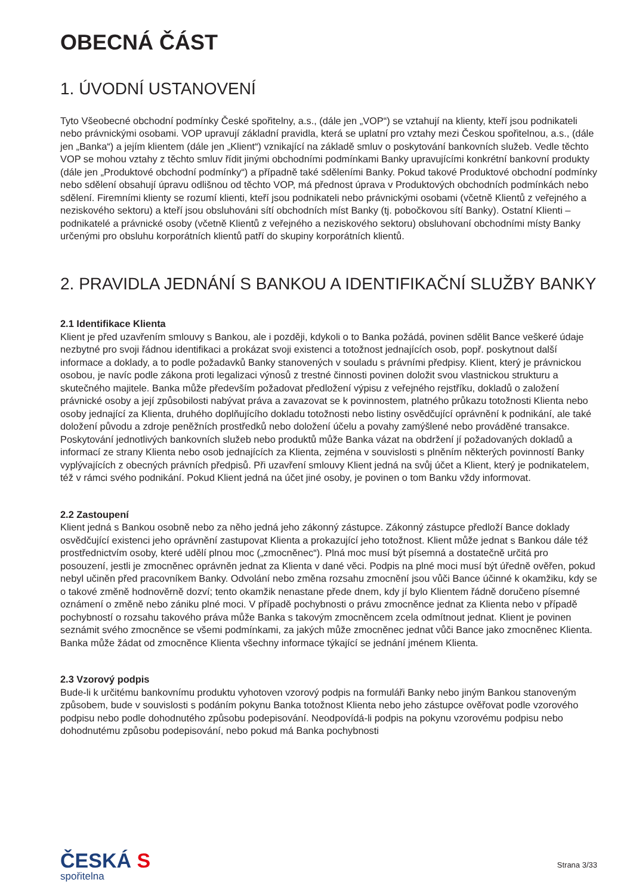OBECNÁ ČÁST
1. ÚVODNÍ USTANOVENÍ
Tyto Všeobecné obchodní podmínky České spořitelny, a.s., (dále jen „VOP“) se vztahují na klienty, kteří jsou podnikateli nebo právnickými osobami. VOP upravují základní pravidla, která se uplatní pro vztahy mezi Českou spořitelnou, a.s., (dále jen „Banka“) a jejím klientem (dále jen „Klient“) vznikající na základě smluv o poskytování bankovních služeb. Vedle těchto VOP se mohou vztahy z těchto smluv řídit jinými obchodními podmínkami Banky upravujícími konkrétní bankovní produkty (dále jen „Produktové obchodní podmínky“) a případně také sděleními Banky. Pokud takové Produktové obchodní podmínky nebo sdělení obsahují úpravu odlišnou od těchto VOP, má přednost úprava v Produktových obchodních podmínkách nebo sdělení. Firemními klienty se rozumí klienti, kteří jsou podnikateli nebo právnickými osobami (včetně Klientů z veřejného a neziskového sektoru) a kteří jsou obsluhováni sítí obchodních míst Banky (tj. pobočkovou sítí Banky). Ostatní Klienti – podnikatelé a právnické osoby (včetně Klientů z veřejného a neziskového sektoru) obsluhovaní obchodními místy Banky určenými pro obsluhu korporátních klientů patří do skupiny korporátních klientů.
2. PRAVIDLA JEDNÁNÍ S BANKOU A IDENTIFIKAČNÍ SLUŽBY BANKY
2.1 Identifikace Klienta
Klient je před uzavřením smlouvy s Bankou, ale i později, kdykoli o to Banka požádá, povinen sdělit Bance veškeré údaje nezbytné pro svoji řádnou identifikaci a prokázat svoji existenci a totožnost jednajících osob, popř. poskytnout další informace a doklady, a to podle požadavků Banky stanovených v souladu s právními předpisy. Klient, který je právnickou osobou, je navíc podle zákona proti legalizaci výnosů z trestné činnosti povinen doložit svou vlastnickou strukturu a skutečného majitele. Banka může především požadovat předložení výpisu z veřejného rejstříku, dokladů o založení právnické osoby a její způsobilosti nabývat práva a zavazovat se k povinnostem, platného průkazu totožnosti Klienta nebo osoby jednající za Klienta, druhého doplňujícího dokladu totožnosti nebo listiny osvědčující oprávnění k podnikání, ale také doložení původu a zdroje peněžních prostředků nebo doložení účelu a povahy zamýšlené nebo prováděné transakce. Poskytování jednotlivých bankovních služeb nebo produktů může Banka vázat na obdržení jí požadovaných dokladů a informací ze strany Klienta nebo osob jednajících za Klienta, zejména v souvislosti s plněním některých povinností Banky vyplývajících z obecných právních předpisů. Při uzavření smlouvy Klient jedná na svůj účet a Klient, který je podnikatelem, též v rámci svého podnikání. Pokud Klient jedná na účet jiné osoby, je povinen o tom Banku vždy informovat.
2.2 Zastoupení
Klient jedná s Bankou osobně nebo za něho jedná jeho zákonný zástupce. Zákonný zástupce předloží Bance doklady osvědčující existenci jeho oprávnění zastupovat Klienta a prokazující jeho totožnost. Klient může jednat s Bankou dále též prostřednictvím osoby, které udělí plnou moc („zmocněnec“). Plná moc musí být písemná a dostatečně určitá pro posouzení, jestli je zmocněnec oprávněn jednat za Klienta v dané věci. Podpis na plné moci musí být úředně ověřen, pokud nebyl učiněn před pracovníkem Banky. Odvolání nebo změna rozsahu zmocnění jsou vůči Bance účinné k okamžiku, kdy se o takové změně hodnověrně dozví; tento okamžik nenastane přede dnem, kdy jí bylo Klientem řádně doručeno písemné oznámení o změně nebo zániku plné moci. V případě pochybnosti o právu zmocněnce jednat za Klienta nebo v případě pochybností o rozsahu takového práva může Banka s takovým zmocněncem zcela odmítnout jednat. Klient je povinen seznámit svého zmocněnce se všemi podmínkami, za jakých může zmocněnec jednat vůči Bance jako zmocněnec Klienta. Banka může žádat od zmocněnce Klienta všechny informace týkající se jednání jménem Klienta.
2.3 Vzorový podpis
Bude-li k určitému bankovnímu produktu vyhotoven vzorový podpis na formuláři Banky nebo jiným Bankou stanoveným způsobem, bude v souvislosti s podáním pokynu Banka totožnost Klienta nebo jeho zástupce ověřovat podle vzorového podpisu nebo podle dohodnutého způsobu podepisování. Neodpovídá-li podpis na pokynu vzorovému podpisu nebo dohodnutému způsobu podepisování, nebo pokud má Banka pochybnosti
ČESKÁ S
spořitelna
Strana 3/33